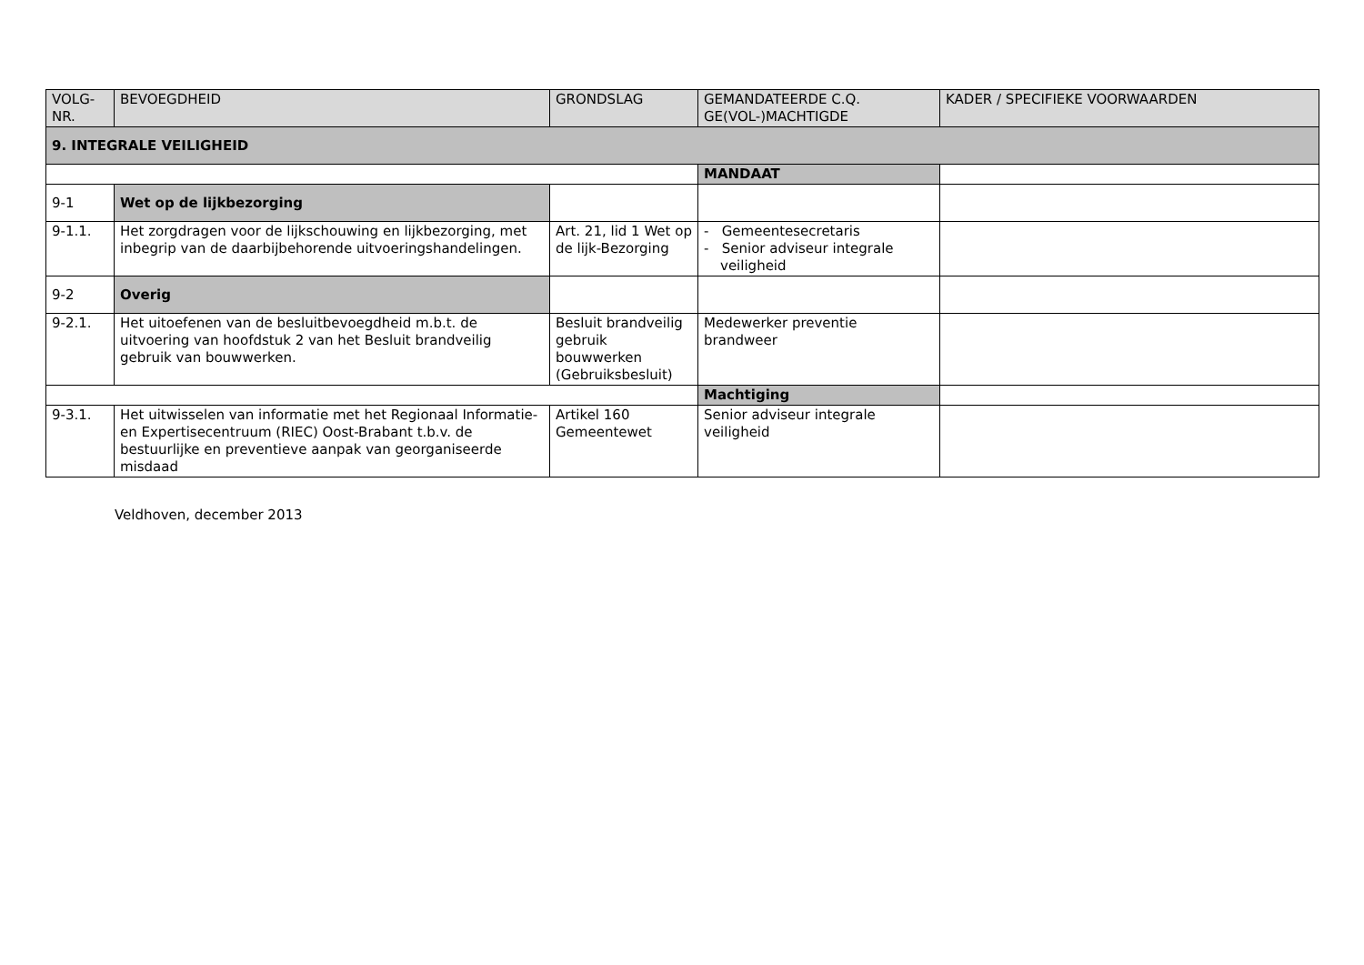| VOLG- NR. | BEVOEGDHEID | GRONDSLAG | GEMANDATEERDE C.Q. GE(VOL-)MACHTIGDE | KADER / SPECIFIEKE VOORWAARDEN |
| --- | --- | --- | --- | --- |
| 9. INTEGRALE VEILIGHEID | | | | |
| | | | MANDAAT | |
| 9-1 | Wet op de lijkbezorging | | | |
| 9-1.1. | Het zorgdragen voor de lijkschouwing en lijkbezorging, met inbegrip van de daarbijbehorende uitvoeringshandelingen. | Art. 21, lid 1 Wet op de lijk-Bezorging | - Gemeentesecretaris - Senior adviseur integrale veiligheid | |
| 9-2 | Overig | | | |
| 9-2.1. | Het uitoefenen van de besluitbevoegdheid m.b.t. de uitvoering van hoofdstuk 2 van het Besluit brandveilig gebruik van bouwwerken. | Besluit brandveilig gebruik bouwwerken (Gebruiksbesluit) | Medewerker preventie brandweer | |
| | | | Machtiging | |
| 9-3.1. | Het uitwisselen van informatie met het Regionaal Informatie- en Expertisecentruum (RIEC) Oost-Brabant t.b.v. de bestuurlijke en preventieve aanpak van georganiseerde misdaad | Artikel 160 Gemeentewet | Senior adviseur integrale veiligheid | |
Veldhoven, december 2013